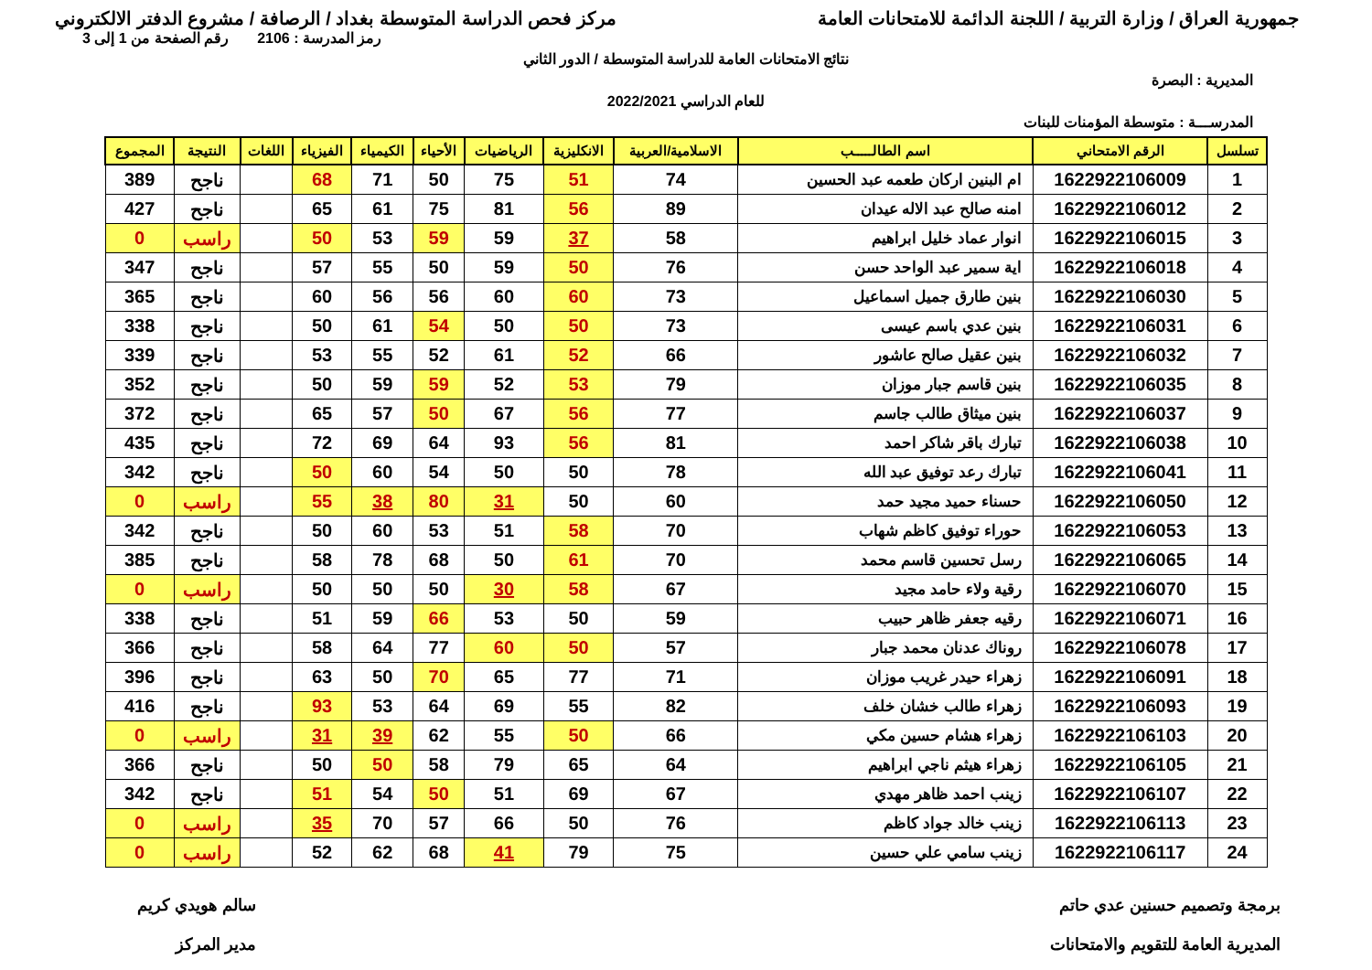جمهورية العراق / وزارة التربية / اللجنة الدائمة للامتحانات العامة
مركز فحص الدراسة المتوسطة بغداد / الرصافة / مشروع الدفتر الالكتروني
رمز المدرسة : 2106 رقم الصفحة من 1 إلى 3
نتائج الامتحانات العامة للدراسة المتوسطة / الدور الثاني
المديرية : البصرة
للعام الدراسي 2022/2021
المدرســـة : متوسطة المؤمنات للبنات
| تسلسل | الرقم الامتحاني | اسم الطالـــــب | الاسلامية/العربية | الانكليزية | الرياضيات | الأحياء | الكيمياء | الفيزياء | اللغات | النتيجة | المجموع |
| --- | --- | --- | --- | --- | --- | --- | --- | --- | --- | --- | --- |
| 1 | 1622922106009 | ام البنين اركان طعمه عبد الحسين | 74 | 51 | 75 | 50 | 71 | 68 | | ناجح | 389 |
| 2 | 1622922106012 | امنه صالح عبد الاله عيدان | 89 | 56 | 81 | 75 | 61 | 65 | | ناجح | 427 |
| 3 | 1622922106015 | انوار عماد خليل ابراهيم | 58 | 37 | 59 | 59 | 53 | 50 | | راسب | 0 |
| 4 | 1622922106018 | اية سمير عبد الواحد حسن | 76 | 50 | 59 | 50 | 55 | 57 | | ناجح | 347 |
| 5 | 1622922106030 | بنين طارق جميل اسماعيل | 73 | 60 | 60 | 56 | 56 | 60 | | ناجح | 365 |
| 6 | 1622922106031 | بنين عدي باسم عيسى | 73 | 50 | 50 | 54 | 61 | 50 | | ناجح | 338 |
| 7 | 1622922106032 | بنين عقيل صالح عاشور | 66 | 52 | 61 | 52 | 55 | 53 | | ناجح | 339 |
| 8 | 1622922106035 | بنين قاسم جبار موزان | 79 | 53 | 52 | 59 | 59 | 50 | | ناجح | 352 |
| 9 | 1622922106037 | بنين ميثاق طالب جاسم | 77 | 56 | 67 | 50 | 57 | 65 | | ناجح | 372 |
| 10 | 1622922106038 | تبارك باقر شاكر احمد | 81 | 56 | 93 | 64 | 69 | 72 | | ناجح | 435 |
| 11 | 1622922106041 | تبارك رعد توفيق عبد الله | 78 | 50 | 50 | 54 | 60 | 50 | | ناجح | 342 |
| 12 | 1622922106050 | حسناء حميد مجيد حمد | 60 | 50 | 31 | 80 | 38 | 55 | | راسب | 0 |
| 13 | 1622922106053 | حوراء توفيق كاظم شهاب | 70 | 58 | 51 | 53 | 60 | 50 | | ناجح | 342 |
| 14 | 1622922106065 | رسل تحسين قاسم محمد | 70 | 61 | 50 | 68 | 78 | 58 | | ناجح | 385 |
| 15 | 1622922106070 | رقية ولاء حامد مجيد | 67 | 58 | 30 | 50 | 50 | 50 | | راسب | 0 |
| 16 | 1622922106071 | رقيه جعفر ظاهر حبيب | 59 | 50 | 53 | 66 | 59 | 51 | | ناجح | 338 |
| 17 | 1622922106078 | روناك عدنان محمد جبار | 57 | 50 | 60 | 77 | 64 | 58 | | ناجح | 366 |
| 18 | 1622922106091 | زهراء حيدر غريب موزان | 71 | 77 | 65 | 70 | 50 | 63 | | ناجح | 396 |
| 19 | 1622922106093 | زهراء طالب خشان خلف | 82 | 55 | 69 | 64 | 53 | 93 | | ناجح | 416 |
| 20 | 1622922106103 | زهراء هشام حسين مكي | 66 | 50 | 55 | 62 | 39 | 31 | | راسب | 0 |
| 21 | 1622922106105 | زهراء هيثم ناجي ابراهيم | 64 | 65 | 79 | 58 | 50 | 50 | | ناجح | 366 |
| 22 | 1622922106107 | زينب احمد ظاهر مهدي | 67 | 69 | 51 | 50 | 54 | 51 | | ناجح | 342 |
| 23 | 1622922106113 | زينب خالد جواد كاظم | 76 | 50 | 66 | 57 | 70 | 35 | | راسب | 0 |
| 24 | 1622922106117 | زينب سامي علي حسين | 75 | 79 | 41 | 68 | 62 | 52 | | راسب | 0 |
برمجة وتصميم حسنين عدي حاتم
المديرية العامة للتقويم والامتحانات
سالم هويدي كريم
مدير المركز